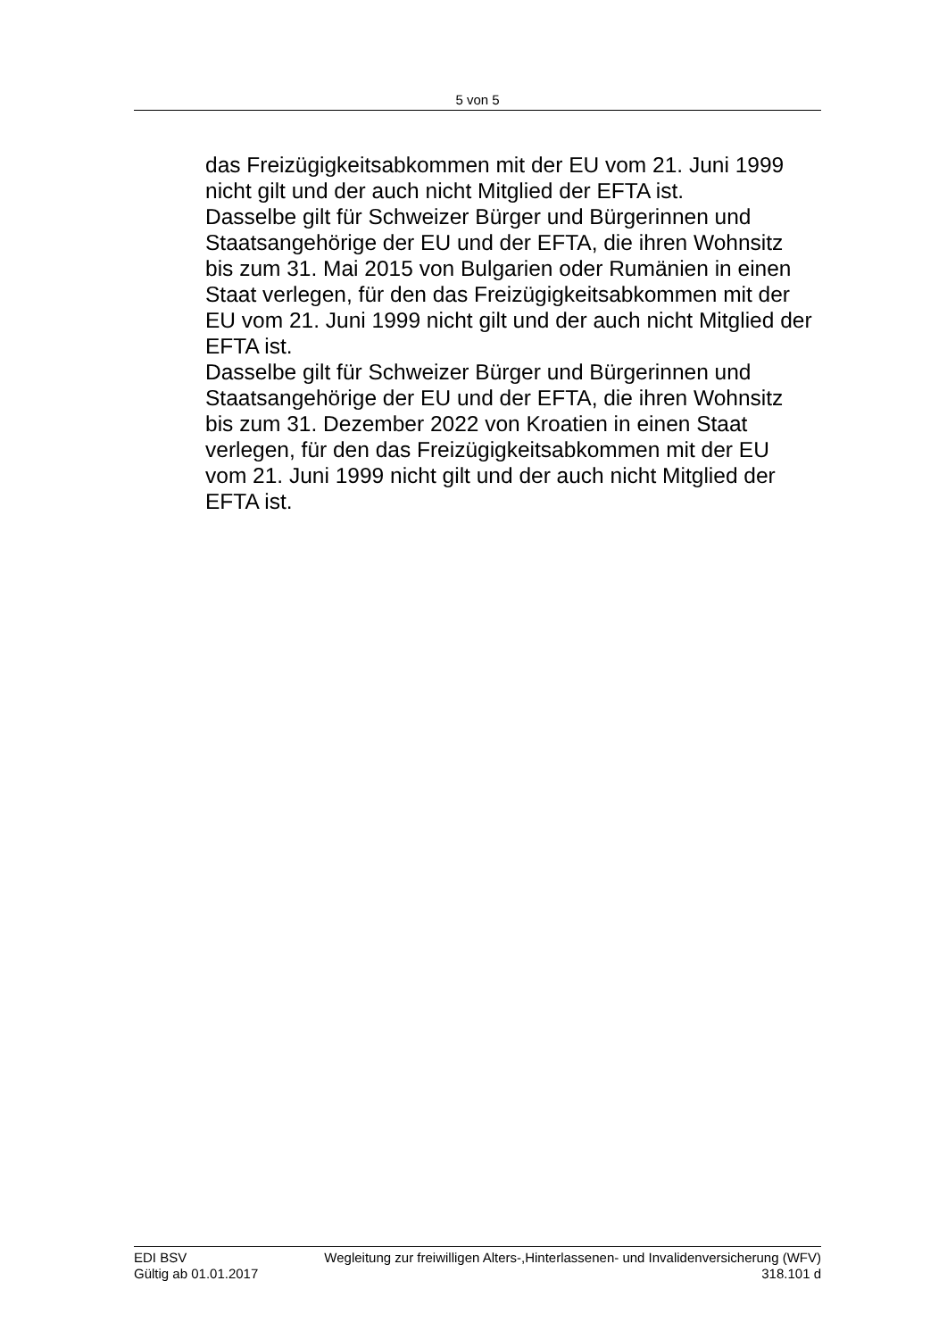5 von 5
das Freizügigkeitsabkommen mit der EU vom 21. Juni 1999 nicht gilt und der auch nicht Mitglied der EFTA ist.
Dasselbe gilt für Schweizer Bürger und Bürgerinnen und Staatsangehörige der EU und der EFTA, die ihren Wohnsitz bis zum 31. Mai 2015 von Bulgarien oder Rumänien in einen Staat verlegen, für den das Freizügigkeitsabkommen mit der EU vom 21. Juni 1999 nicht gilt und der auch nicht Mitglied der EFTA ist.
Dasselbe gilt für Schweizer Bürger und Bürgerinnen und Staatsangehörige der EU und der EFTA, die ihren Wohnsitz bis zum 31. Dezember 2022 von Kroatien in einen Staat verlegen, für den das Freizügigkeitsabkommen mit der EU vom 21. Juni 1999 nicht gilt und der auch nicht Mitglied der EFTA ist.
EDI BSV Wegleitung zur freiwilligen Alters-,Hinterlassenen- und Invalidenversicherung (WFV)
Gültig ab 01.01.2017 318.101 d